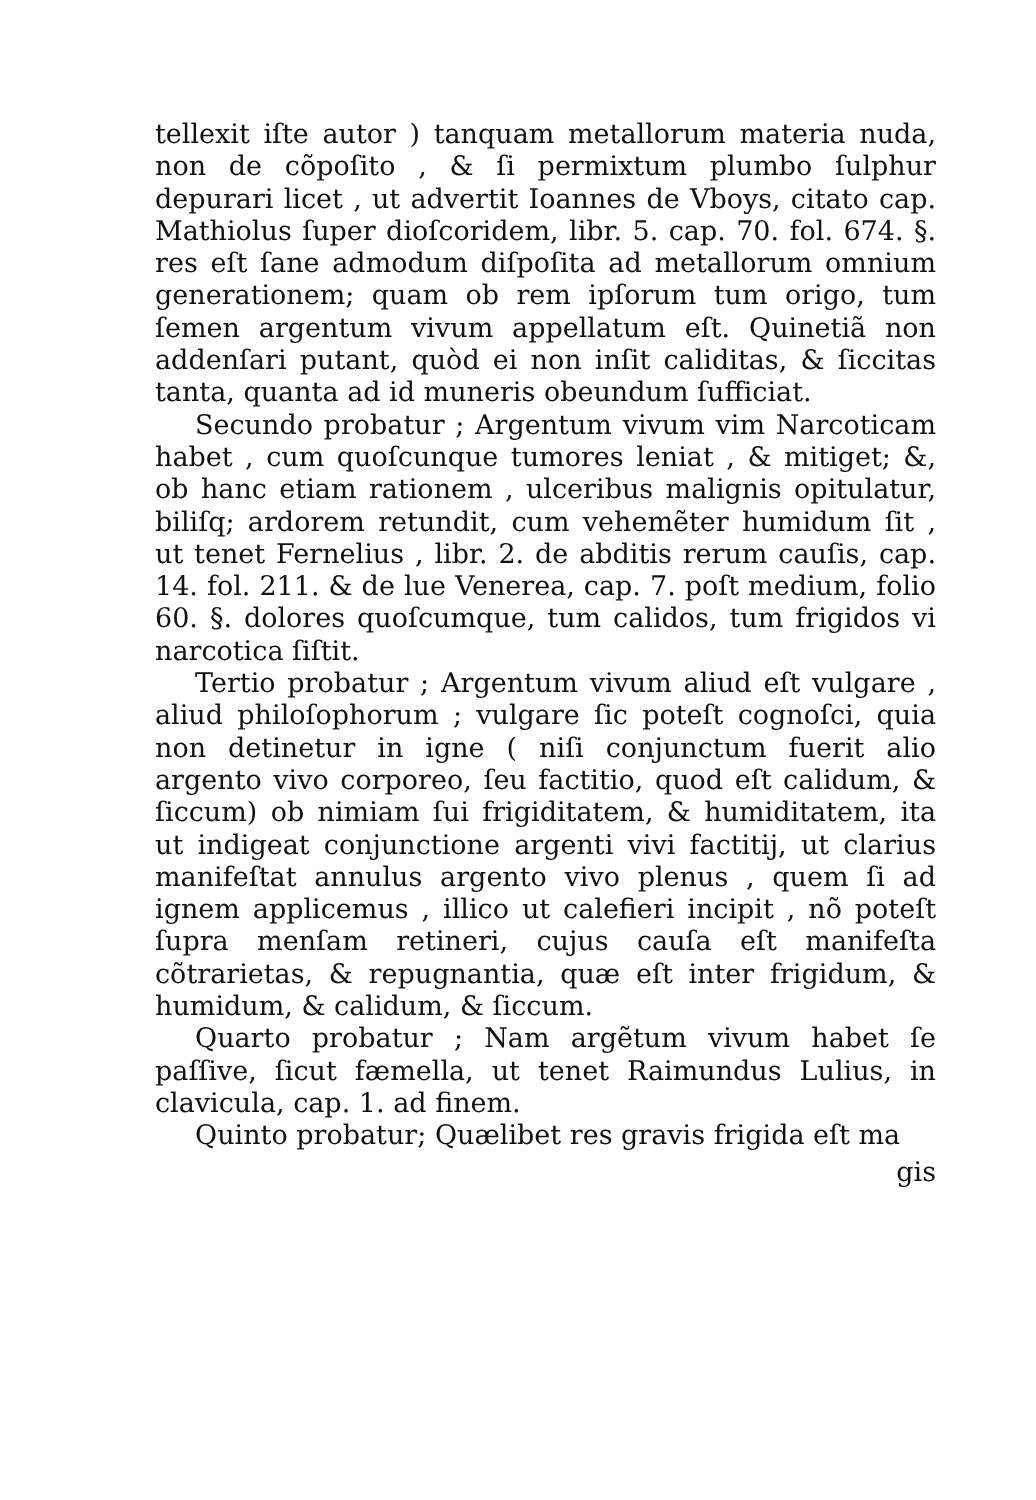tellexit iſte autor ) tanquam metallorum materia nuda, non de cõpoſito , & ſi permixtum plumbo ſulphur depurari licet , ut advertit Ioannes de Vboys, citato cap. Mathiolus ſuper dioſcoridem, libr. 5. cap. 70. fol. 674. §. res eſt ſane admodum diſpoſita ad metallorum omnium generationem; quam ob rem ipſorum tum origo, tum ſemen argentum vivum appellatum eſt. Quinetiã non addenſari putant, quòd ei non inſit caliditas, & ſiccitas tanta, quanta ad id muneris obeundum ſufficiat.
Secundo probatur ; Argentum vivum vim Narcoticam habet , cum quoſcunque tumores leniat , & mitiget; &, ob hanc etiam rationem , ulceribus malignis opitulatur, biliſq; ardorem retundit, cum vehemẽter humidum ſit , ut tenet Fernelius , libr. 2. de abditis rerum cauſis, cap. 14. fol. 211. & de lue Venerea, cap. 7. poſt medium, folio 60. §. dolores quoſcumque, tum calidos, tum frigidos vi narcotica ſiſtit.
Tertio probatur ; Argentum vivum aliud eſt vulgare , aliud philoſophorum ; vulgare ſic poteſt cognoſci, quia non detinetur in igne ( niſi conjunctum fuerit alio argento vivo corporeo, ſeu factitio, quod eſt calidum, & ſiccum) ob nimiam ſui frigiditatem, & humiditatem, ita ut indigeat conjunctione argenti vivi factitij, ut clarius manifeſtat annulus argento vivo plenus , quem ſi ad ignem applicemus , illico ut calefieri incipit , nõ poteſt ſupra menſam retineri, cujus cauſa eſt manifeſta cõtrarietas, & repugnantia, quæ eſt inter frigidum, & humidum, & calidum, & ſiccum.
Quarto probatur ; Nam argẽtum vivum habet ſe paſſive, ſicut fæmella, ut tenet Raimundus Lulius, in clavicula, cap. 1. ad finem.
Quinto probatur; Quælibet res gravis frigida eſt ma
gis